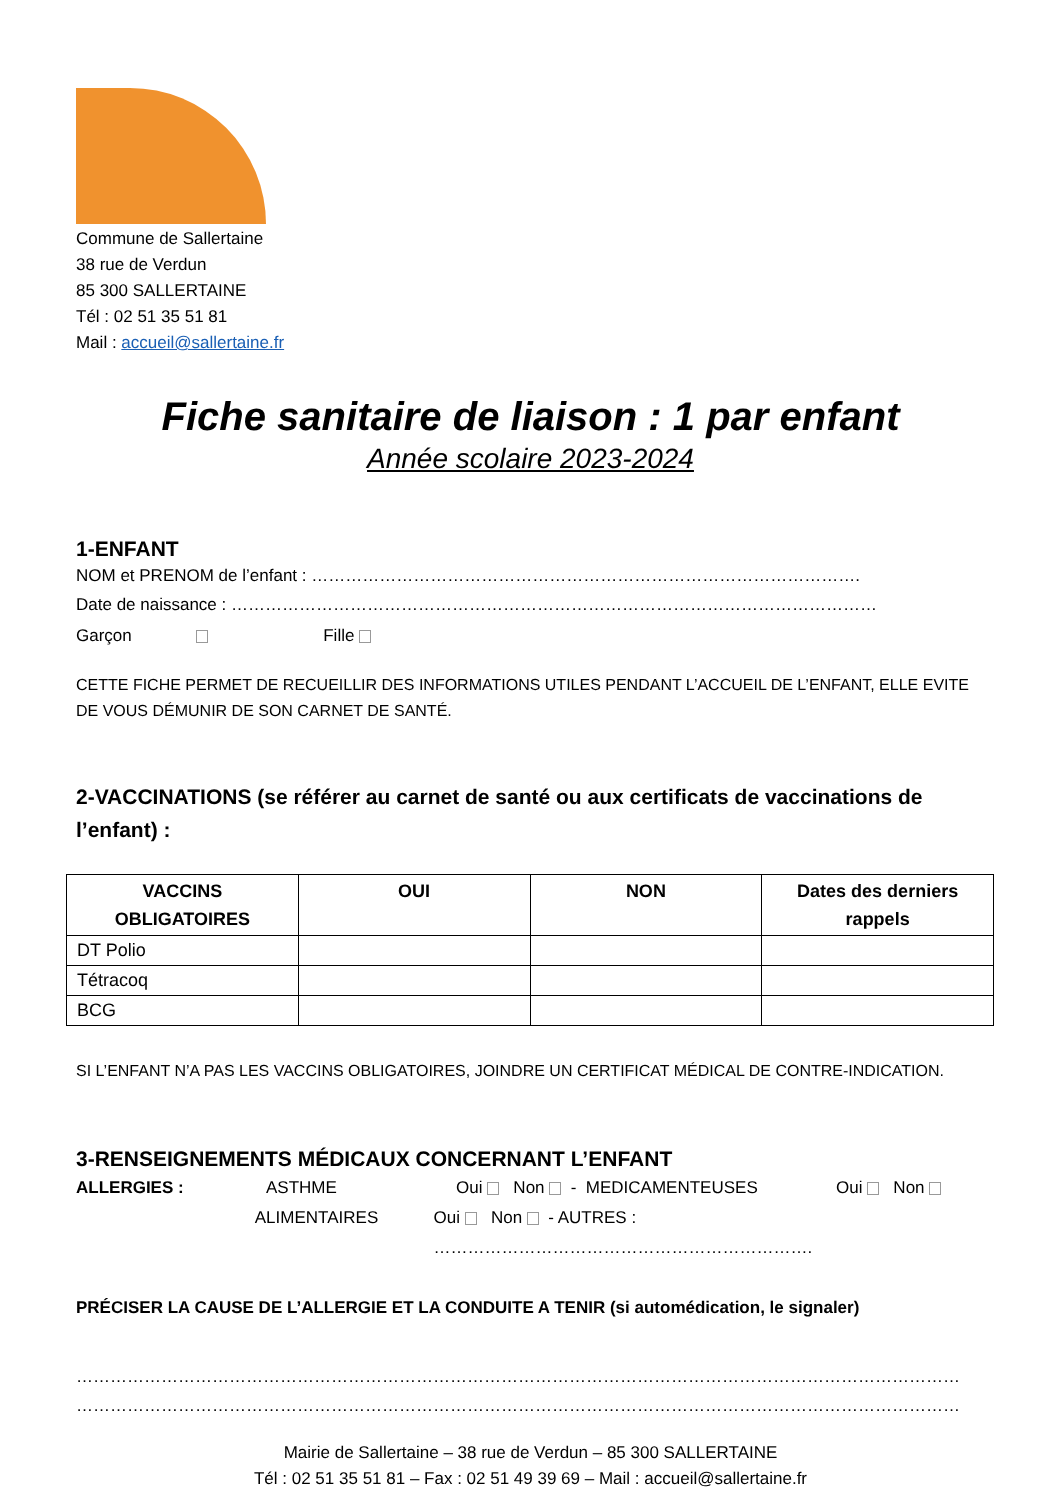Commune de Sallertaine
38 rue de Verdun
85 300 SALLERTAINE
Tél : 02 51 35 51 81
Mail : accueil@sallertaine.fr
Fiche sanitaire de liaison : 1 par enfant
Année scolaire 2023-2024
1-ENFANT
NOM et PRENOM de l’enfant : …………………………………………………………………………………….
Date de naissance : ……………………………………………………………………………………………………
Garçon Fille
CETTE FICHE PERMET DE RECUEILLIR DES INFORMATIONS UTILES PENDANT L’ACCUEIL DE L’ENFANT, ELLE EVITE DE VOUS DÉMUNIR DE SON CARNET DE SANTÉ.
2-VACCINATIONS (se référer au carnet de santé ou aux certificats de vaccinations de l’enfant) :
| VACCINS OBLIGATOIRES | OUI | NON | Dates des derniers rappels |
| --- | --- | --- | --- |
| DT Polio | | | |
| Tétracoq | | | |
| BCG | | | |
SI L’ENFANT N’A PAS LES VACCINS OBLIGATOIRES, JOINDRE UN CERTIFICAT MÉDICAL DE CONTRE-INDICATION.
3-RENSEIGNEMENTS MÉDICAUX CONCERNANT L’ENFANT
ALLERGIES : ASTHME Oui Non - MEDICAMENTEUSES Oui Non
ALIMENTAIRES Oui Non - AUTRES : ………………………………………………………….
PRÉCISER LA CAUSE DE L’ALLERGIE ET LA CONDUITE A TENIR (si automédication, le signaler)
…………………………………………………………………………………………………………………………………………
…………………………………………………………………………………………………………………………………………
Mairie de Sallertaine – 38 rue de Verdun – 85 300 SALLERTAINE
Tél : 02 51 35 51 81 – Fax : 02 51 49 39 69 – Mail : accueil@sallertaine.fr